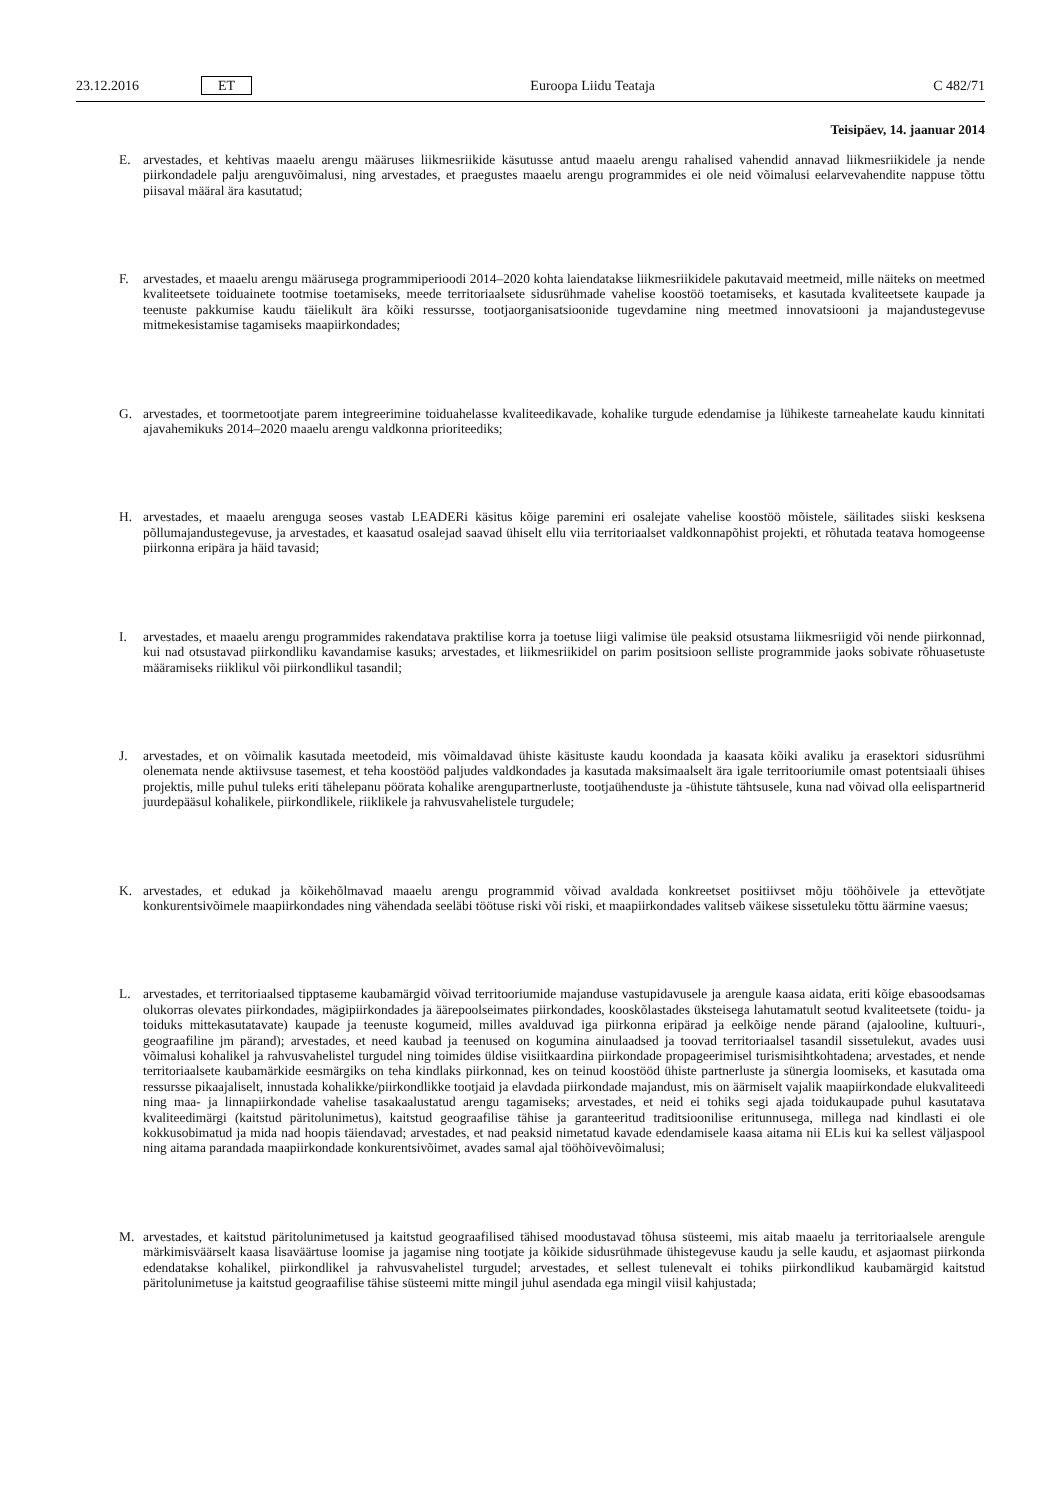23.12.2016 ET Euroopa Liidu Teataja C 482/71
Teisipäev, 14. jaanuar 2014
E. arvestades, et kehtivas maaelu arengu määruses liikmesriikide käsutusse antud maaelu arengu rahalised vahendid annavad liikmesriikidele ja nende piirkondadele palju arenguvõimalusi, ning arvestades, et praegustes maaelu arengu programmides ei ole neid võimalusi eelarvevahendite nappuse tõttu piisaval määral ära kasutatud;
F. arvestades, et maaelu arengu määrusega programmiperioodi 2014–2020 kohta laiendatakse liikmesriikidele pakutavaid meetmeid, mille näiteks on meetmed kvaliteetsete toiduainete tootmise toetamiseks, meede territoriaalsete sidusrühmade vahelise koostöö toetamiseks, et kasutada kvaliteetsete kaupade ja teenuste pakkumise kaudu täielikult ära kõiki ressursse, tootjaorganisatsioonide tugevdamine ning meetmed innovatsiooni ja majandustegevuse mitmekesistamise tagamiseks maapiirkondades;
G. arvestades, et toormetootjate parem integreerimine toiduahelasse kvaliteedikavade, kohalike turgude edendamise ja lühikeste tarneahelate kaudu kinnitati ajavahemikuks 2014–2020 maaelu arengu valdkonna prioriteediks;
H. arvestades, et maaelu arenguga seoses vastab LEADERi käsitus kõige paremini eri osalejate vahelise koostöö mõistele, säilitades siiski kesksena põllumajandustegevuse, ja arvestades, et kaasatud osalejad saavad ühiselt ellu viia territoriaalset valdkonnapõhist projekti, et rõhutada teatava homogeense piirkonna eripära ja häid tavasid;
I. arvestades, et maaelu arengu programmides rakendatava praktilise korra ja toetuse liigi valimise üle peaksid otsustama liikmesriigid või nende piirkonnad, kui nad otsustavad piirkondliku kavandamise kasuks; arvestades, et liikmesriikidel on parim positsioon selliste programmide jaoks sobivate rõhuasetuste määramiseks riiklikul või piirkondlikul tasandil;
J. arvestades, et on võimalik kasutada meetodeid, mis võimaldavad ühiste käsituste kaudu koondada ja kaasata kõiki avaliku ja erasektori sidusrühmi olenemata nende aktiivsuse tasemest, et teha koostööd paljudes valdkondades ja kasutada maksimaalselt ära igale territooriumile omast potentsiaali ühises projektis, mille puhul tuleks eriti tähelepanu pöörata kohalike arengupartnerluste, tootjaühenduste ja -ühistute tähtsusele, kuna nad võivad olla eelispartnerid juurdepääsul kohalikele, piirkondlikele, riiklikele ja rahvusvahelistele turgudele;
K. arvestades, et edukad ja kõikehõlmavad maaelu arengu programmid võivad avaldada konkreetset positiivset mõju tööhõivele ja ettevõtjate konkurentsivõimele maapiirkondades ning vähendada seeläbi töötuse riski või riski, et maapiirkondades valitseb väikese sissetuleku tõttu äärmine vaesus;
L. arvestades, et territoriaalsed tipptaseme kaubamärgid võivad territooriumide majanduse vastupidavusele ja arengule kaasa aidata, eriti kõige ebasoodsamas olukorras olevates piirkondades, mägipiirkondades ja äärepoolseimates piirkondades, kooskõlastades üksteisega lahutamatult seotud kvaliteetsete (toidu- ja toiduks mittekasutatavate) kaupade ja teenuste kogumeid, milles avalduvad iga piirkonna eripärad ja eelkõige nende pärand (ajalooline, kultuuri-, geograafiline jm pärand); arvestades, et need kaubad ja teenused on kogumina ainulaadsed ja toovad territoriaalsel tasandil sissetulekut, avades uusi võimalusi kohalikel ja rahvusvahelistel turgudel ning toimides üldise visiitkaardina piirkondade propageerimisel turismisihtkohtadena; arvestades, et nende territoriaalsete kaubamärkide eesmärgiks on teha kindlaks piirkonnad, kes on teinud koostööd ühiste partnerluste ja sünergia loomiseks, et kasutada oma ressursse pikaajaliselt, innustada kohalikke/piirkondlikke tootjaid ja elavdada piirkondade majandust, mis on äärmiselt vajalik maapiirkondade elukvaliteedi ning maa- ja linnapiirkondade vahelise tasakaalustatud arengu tagamiseks; arvestades, et neid ei tohiks segi ajada toidukaupade puhul kasutatava kvaliteedimärgi (kaitstud päritolunimetus), kaitstud geograafilise tähise ja garanteeritud traditsioonilise eritunnusega, millega nad kindlasti ei ole kokkusobimatud ja mida nad hoopis täiendavad; arvestades, et nad peaksid nimetatud kavade edendamisele kaasa aitama nii ELis kui ka sellest väljaspool ning aitama parandada maapiirkondade konkurentsivõimet, avades samal ajal tööhõivevõimalusi;
M. arvestades, et kaitstud päritolunimetused ja kaitstud geograafilised tähised moodustavad tõhusa süsteemi, mis aitab maaelu ja territoriaalsele arengule märkimisväärselt kaasa lisaväärtuse loomise ja jagamise ning tootjate ja kõikide sidusrühmade ühistegevuse kaudu ja selle kaudu, et asjaomast piirkonda edendatakse kohalikel, piirkondlikel ja rahvusvahelistel turgudel; arvestades, et sellest tulenevalt ei tohiks piirkondlikud kaubamärgid kaitstud päritolunimetuse ja kaitstud geograafilise tähise süsteemi mitte mingil juhul asendada ega mingil viisil kahjustada;